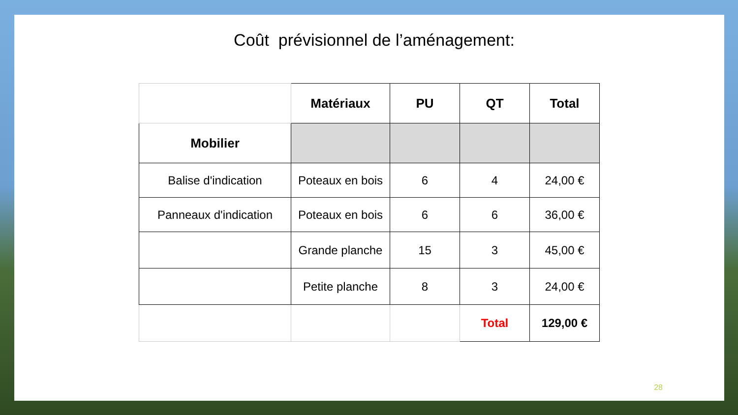Coût prévisionnel de l’aménagement:
| | Matériaux | PU | QT | Total |
| --- | --- | --- | --- | --- |
| Mobilier | | | | |
| Balise d'indication | Poteaux en bois | 6 | 4 | 24,00 € |
| Panneaux d'indication | Poteaux en bois | 6 | 6 | 36,00 € |
| | Grande planche | 15 | 3 | 45,00 € |
| | Petite planche | 8 | 3 | 24,00 € |
| | | | Total | 129,00 € |
28